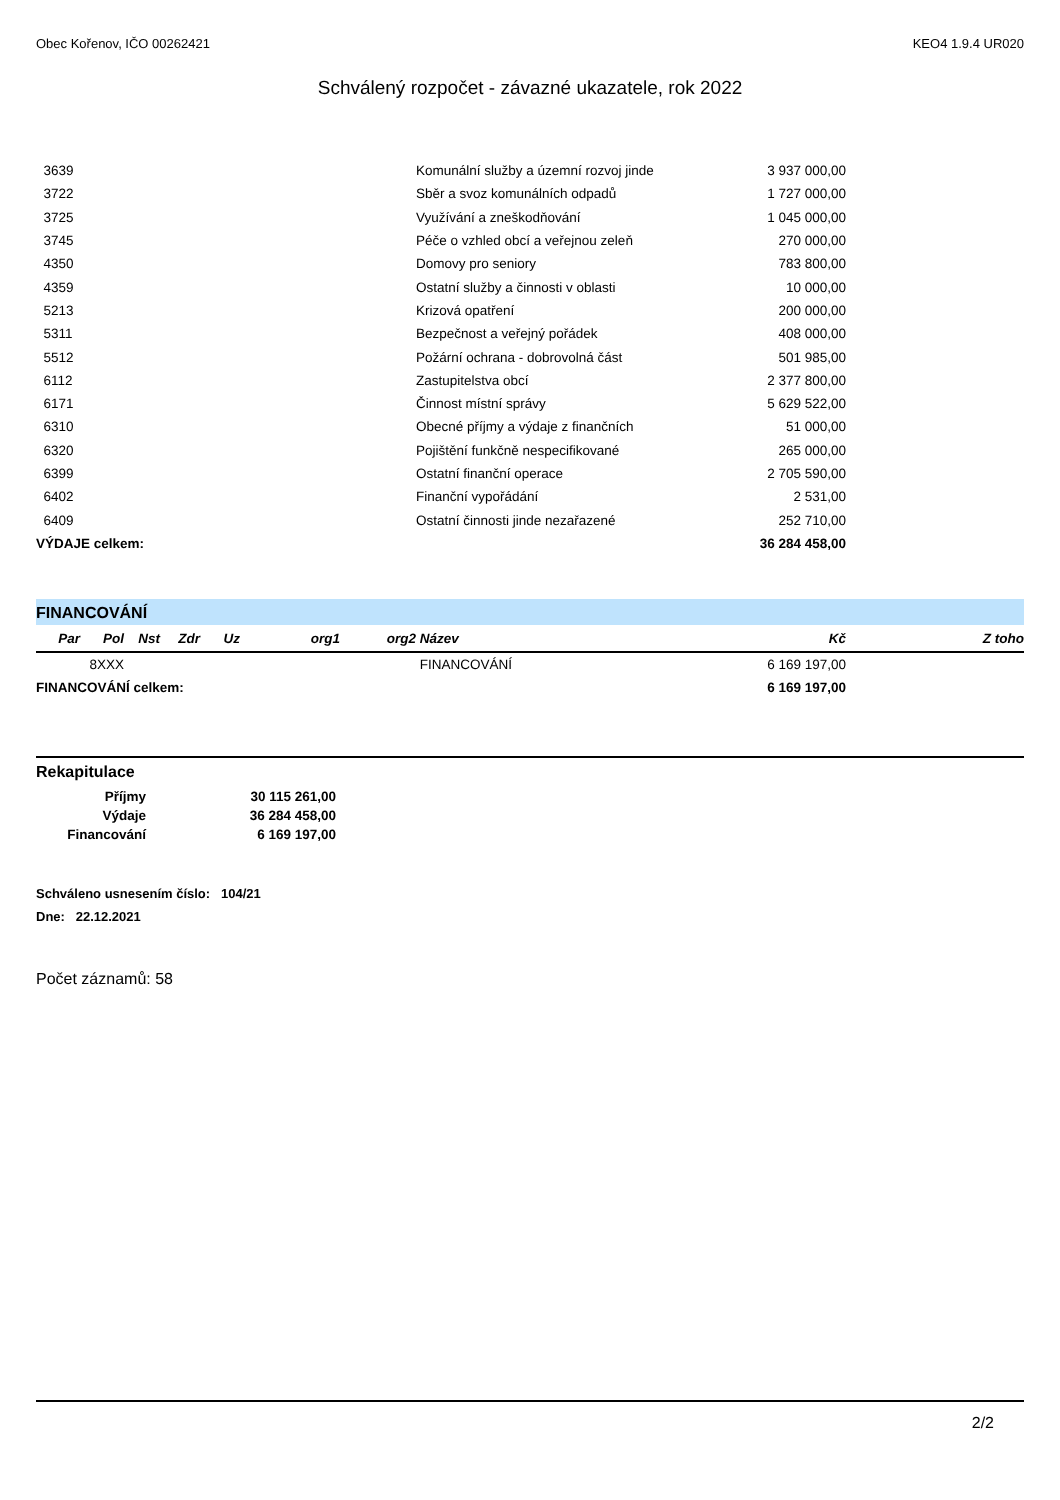Obec Kořenov, IČO 00262421 KEO4 1.9.4 UR020
Schválený rozpočet - závazné ukazatele, rok 2022
| 3639 | Komunální služby a územní rozvoj jinde | 3 937 000,00 | |
| 3722 | Sběr a svoz komunálních odpadů | 1 727 000,00 | |
| 3725 | Využívání a zneškodňování | 1 045 000,00 | |
| 3745 | Péče o vzhled obcí a veřejnou zeleň | 270 000,00 | |
| 4350 | Domovy pro seniory | 783 800,00 | |
| 4359 | Ostatní služby a činnosti v oblasti | 10 000,00 | |
| 5213 | Krizová opatření | 200 000,00 | |
| 5311 | Bezpečnost a veřejný pořádek | 408 000,00 | |
| 5512 | Požární ochrana - dobrovolná část | 501 985,00 | |
| 6112 | Zastupitelstva obcí | 2 377 800,00 | |
| 6171 | Činnost místní správy | 5 629 522,00 | |
| 6310 | Obecné příjmy a výdaje z finančních | 51 000,00 | |
| 6320 | Pojištění funkčně nespecifikované | 265 000,00 | |
| 6399 | Ostatní finanční operace | 2 705 590,00 | |
| 6402 | Finanční vypořádání | 2 531,00 | |
| 6409 | Ostatní činnosti jinde nezařazené | 252 710,00 | |
| VÝDAJE celkem: | | 36 284 458,00 | |
FINANCOVÁNÍ
| Par | Pol | Nst | Zdr | Uz | org1 | org2 | Název | Kč | Z toho |
| --- | --- | --- | --- | --- | --- | --- | --- | --- | --- |
| | 8XXX | | | | | | FINANCOVÁNÍ | 6 169 197,00 | |
| FINANCOVÁNÍ celkem: | | | | | | | | 6 169 197,00 | |
Rekapitulace
| Příjmy | 30 115 261,00 |
| Výdaje | 36 284 458,00 |
| Financování | 6 169 197,00 |
Schváleno usnesením číslo: 104/21
Dne: 22.12.2021
Počet záznamů: 58
2/2